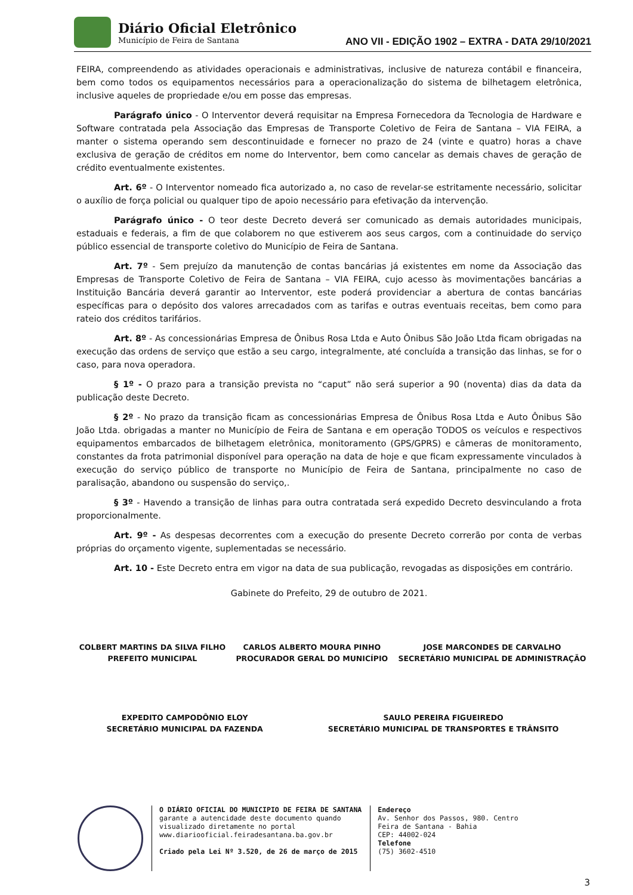Diário Oficial Eletrônico
Município de Feira de Santana
ANO VII - EDIÇÃO 1902 – EXTRA - DATA 29/10/2021
FEIRA, compreendendo as atividades operacionais e administrativas, inclusive de natureza contábil e financeira, bem como todos os equipamentos necessários para a operacionalização do sistema de bilhetagem eletrônica, inclusive aqueles de propriedade e/ou em posse das empresas.
Parágrafo único - O Interventor deverá requisitar na Empresa Fornecedora da Tecnologia de Hardware e Software contratada pela Associação das Empresas de Transporte Coletivo de Feira de Santana – VIA FEIRA, a manter o sistema operando sem descontinuidade e fornecer no prazo de 24 (vinte e quatro) horas a chave exclusiva de geração de créditos em nome do Interventor, bem como cancelar as demais chaves de geração de crédito eventualmente existentes.
Art. 6º - O Interventor nomeado fica autorizado a, no caso de revelar-se estritamente necessário, solicitar o auxílio de força policial ou qualquer tipo de apoio necessário para efetivação da intervenção.
Parágrafo único - O teor deste Decreto deverá ser comunicado as demais autoridades municipais, estaduais e federais, a fim de que colaborem no que estiverem aos seus cargos, com a continuidade do serviço público essencial de transporte coletivo do Município de Feira de Santana.
Art. 7º - Sem prejuízo da manutenção de contas bancárias já existentes em nome da Associação das Empresas de Transporte Coletivo de Feira de Santana – VIA FEIRA, cujo acesso às movimentações bancárias a Instituição Bancária deverá garantir ao Interventor, este poderá providenciar a abertura de contas bancárias específicas para o depósito dos valores arrecadados com as tarifas e outras eventuais receitas, bem como para rateio dos créditos tarifários.
Art. 8º - As concessionárias Empresa de Ônibus Rosa Ltda e Auto Ônibus São João Ltda ficam obrigadas na execução das ordens de serviço que estão a seu cargo, integralmente, até concluída a transição das linhas, se for o caso, para nova operadora.
§ 1º - O prazo para a transição prevista no “caput” não será superior a 90 (noventa) dias da data da publicação deste Decreto.
§ 2º - No prazo da transição ficam as concessionárias Empresa de Ônibus Rosa Ltda e Auto Ônibus São João Ltda. obrigadas a manter no Município de Feira de Santana e em operação TODOS os veículos e respectivos equipamentos embarcados de bilhetagem eletrônica, monitoramento (GPS/GPRS) e câmeras de monitoramento, constantes da frota patrimonial disponível para operação na data de hoje e que ficam expressamente vinculados à execução do serviço público de transporte no Município de Feira de Santana, principalmente no caso de paralisação, abandono ou suspensão do serviço,.
§ 3º - Havendo a transição de linhas para outra contratada será expedido Decreto desvinculando a frota proporcionalmente.
Art. 9º - As despesas decorrentes com a execução do presente Decreto correrão por conta de verbas próprias do orçamento vigente, suplementadas se necessário.
Art. 10 - Este Decreto entra em vigor na data de sua publicação, revogadas as disposições em contrário.
Gabinete do Prefeito, 29 de outubro de 2021.
COLBERT MARTINS DA SILVA FILHO
PREFEITO MUNICIPAL
CARLOS ALBERTO MOURA PINHO
PROCURADOR GERAL DO MUNICÍPIO
JOSE MARCONDES DE CARVALHO
SECRETÁRIO MUNICIPAL DE ADMINISTRAÇÃO
EXPEDITO CAMPODÔNIO ELOY
SECRETÁRIO MUNICIPAL DA FAZENDA
SAULO PEREIRA FIGUEIREDO
SECRETÁRIO MUNICIPAL DE TRANSPORTES E TRÂNSITO
O DIÁRIO OFICIAL DO MUNICIPIO DE FEIRA DE SANTANA
garante a autencidade deste documento quando
visualizado diretamente no portal
www.diariooficial.feiradesantana.ba.gov.br
Criado pela Lei Nº 3.520, de 26 de março de 2015
Endereço
Av. Senhor dos Passos, 980. Centro
Feira de Santana - Bahia
CEP: 44002-024
Telefone
(75) 3602-4510
3